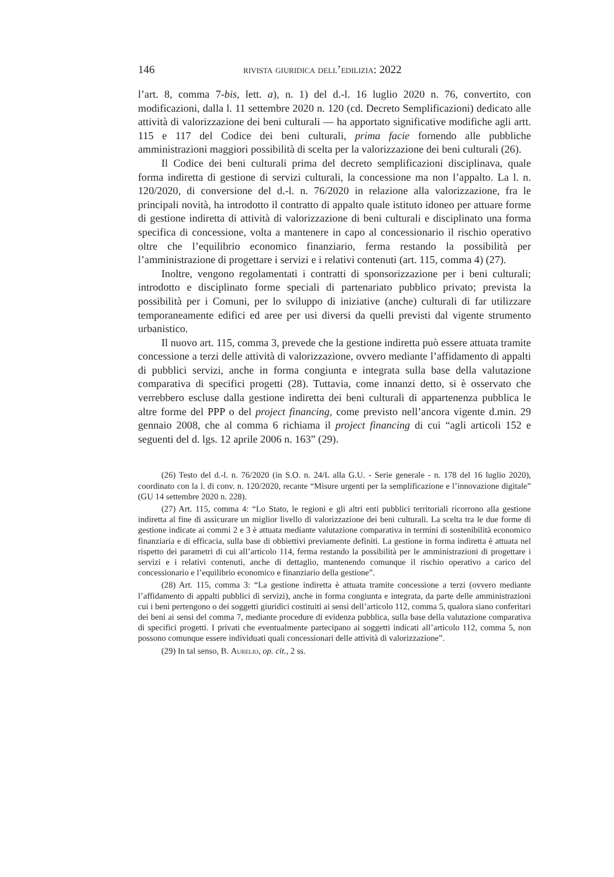146 rivista giuridica dell’edilizia: 2022
l’art. 8, comma 7-bis, lett. a), n. 1) del d.-l. 16 luglio 2020 n. 76, convertito, con modificazioni, dalla l. 11 settembre 2020 n. 120 (cd. Decreto Semplificazioni) dedicato alle attività di valorizzazione dei beni culturali — ha apportato significative modifiche agli artt. 115 e 117 del Codice dei beni culturali, prima facie fornendo alle pubbliche amministrazioni maggiori possibilità di scelta per la valorizzazione dei beni culturali (26).
Il Codice dei beni culturali prima del decreto semplificazioni disciplinava, quale forma indiretta di gestione di servizi culturali, la concessione ma non l’appalto. La l. n. 120/2020, di conversione del d.-l. n. 76/2020 in relazione alla valorizzazione, fra le principali novità, ha introdotto il contratto di appalto quale istituto idoneo per attuare forme di gestione indiretta di attività di valorizzazione di beni culturali e disciplinato una forma specifica di concessione, volta a mantenere in capo al concessionario il rischio operativo oltre che l’equilibrio economico finanziario, ferma restando la possibilità per l’amministrazione di progettare i servizi e i relativi contenuti (art. 115, comma 4) (27).
Inoltre, vengono regolamentati i contratti di sponsorizzazione per i beni culturali; introdotto e disciplinato forme speciali di partenariato pubblico privato; prevista la possibilità per i Comuni, per lo sviluppo di iniziative (anche) culturali di far utilizzare temporaneamente edifici ed aree per usi diversi da quelli previsti dal vigente strumento urbanistico.
Il nuovo art. 115, comma 3, prevede che la gestione indiretta può essere attuata tramite concessione a terzi delle attività di valorizzazione, ovvero mediante l’affidamento di appalti di pubblici servizi, anche in forma congiunta e integrata sulla base della valutazione comparativa di specifici progetti (28). Tuttavia, come innanzi detto, si è osservato che verrebbero escluse dalla gestione indiretta dei beni culturali di appartenenza pubblica le altre forme del PPP o del project financing, come previsto nell’ancora vigente d.min. 29 gennaio 2008, che al comma 6 richiama il project financing di cui “agli articoli 152 e seguenti del d. lgs. 12 aprile 2006 n. 163” (29).
(26) Testo del d.-l. n. 76/2020 (in S.O. n. 24/L alla G.U. - Serie generale - n. 178 del 16 luglio 2020), coordinato con la l. di conv. n. 120/2020, recante “Misure urgenti per la semplificazione e l’innovazione digitale” (GU 14 settembre 2020 n. 228).
(27) Art. 115, comma 4: “Lo Stato, le regioni e gli altri enti pubblici territoriali ricorrono alla gestione indiretta al fine di assicurare un miglior livello di valorizzazione dei beni culturali. La scelta tra le due forme di gestione indicate ai commi 2 e 3 è attuata mediante valutazione comparativa in termini di sostenibilità economico finanziaria e di efficacia, sulla base di obbiettivi previamente definiti. La gestione in forma indiretta è attuata nel rispetto dei parametri di cui all’articolo 114, ferma restando la possibilità per le amministrazioni di progettare i servizi e i relativi contenuti, anche di dettaglio, mantenendo comunque il rischio operativo a carico del concessionario e l’equilibrio economico e finanziario della gestione”.
(28) Art. 115, comma 3: “La gestione indiretta è attuata tramite concessione a terzi (ovvero mediante l’affidamento di appalti pubblici di servizi), anche in forma congiunta e integrata, da parte delle amministrazioni cui i beni pertengono o dei soggetti giuridici costituiti ai sensi dell’articolo 112, comma 5, qualora siano conferitari dei beni ai sensi del comma 7, mediante procedure di evidenza pubblica, sulla base della valutazione comparativa di specifici progetti. I privati che eventualmente partecipano ai soggetti indicati all’articolo 112, comma 5, non possono comunque essere individuati quali concessionari delle attività di valorizzazione”.
(29) In tal senso, B. Aurelio, op. cit., 2 ss.